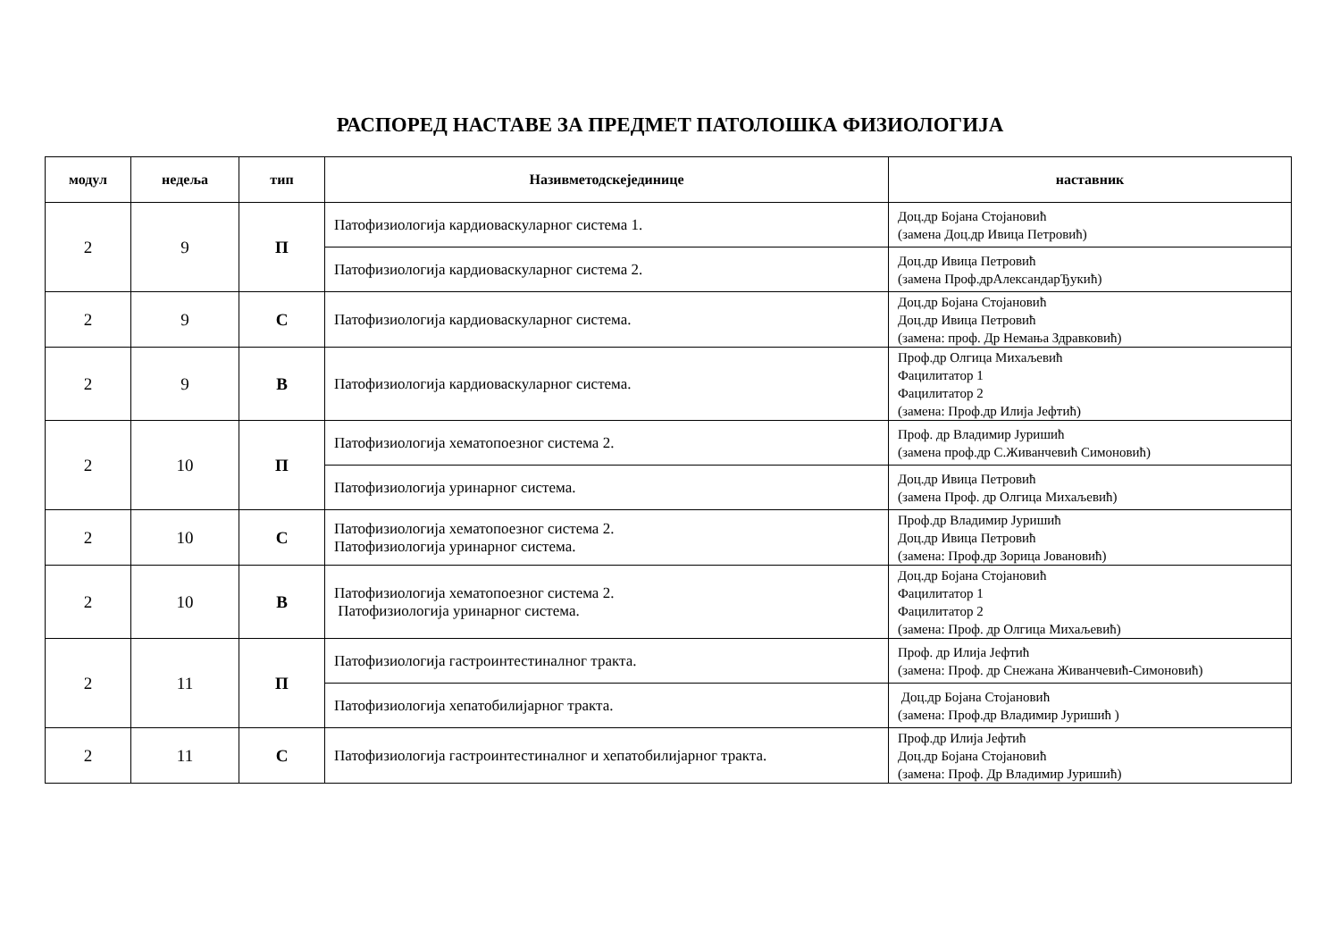РАСПОРЕД НАСТАВЕ ЗА ПРЕДМЕТ ПАТОЛОШКА ФИЗИОЛОГИЈА
| модул | недеља | тип | Називметодскејединице | наставник |
| --- | --- | --- | --- | --- |
| 2 | 9 | П | Патофизиологија кардиоваскуларног система 1. | Доц.др Бојана Стојановић (замена Доц.др Ивица Петровић) |
| | | | Патофизиологија кардиоваскуларног система 2. | Доц.др Ивица Петровић (замена Проф.дрАлександарЂукић) |
| 2 | 9 | С | Патофизиологија кардиоваскуларног система. | Доц.др Бојана Стојановић Доц.др Ивица Петровић (замена: проф. Др Немања Здравковић) |
| 2 | 9 | В | Патофизиологија кардиоваскуларног система. | Проф.др Олгица Михаљевић Фацилитатор 1 Фацилитатор 2 (замена: Проф.др Илија Јефтић) |
| 2 | 10 | П | Патофизиологија хематопоезног система 2. | Проф. др Владимир Јуришић (замена проф.др С.Живанчевић Симоновић) |
| | | | Патофизиологија уринарног система. | Доц.др Ивица Петровић (замена Проф. др Олгица Михаљевић) |
| 2 | 10 | С | Патофизиологија хематопоезног система 2. Патофизиологија уринарног система. | Проф.др Владимир Јуришић Доц.др Ивица Петровић (замена: Проф.др Зорица Јовановић) |
| 2 | 10 | В | Патофизиологија хематопоезног система 2. Патофизиологија уринарног система. | Доц.др Бојана Стојановић Фацилитатор 1 Фацилитатор 2 (замена: Проф. др Олгица Михаљевић) |
| 2 | 11 | П | Патофизиологија гастроинтестиналног тракта. | Проф. др Илија Јефтић (замена: Проф. др Снежана Живанчевић-Симоновић) |
| | | | Патофизиологија хепатобилијарног тракта. | Доц.др Бојана Стојановић (замена: Проф.др Владимир Јуришић ) |
| 2 | 11 | С | Патофизиологија гастроинтестиналног и хепатобилијарног тракта. | Проф.др Илија Јефтић Доц.др Бојана Стојановић (замена: Проф. Др Владимир Јуришић) |